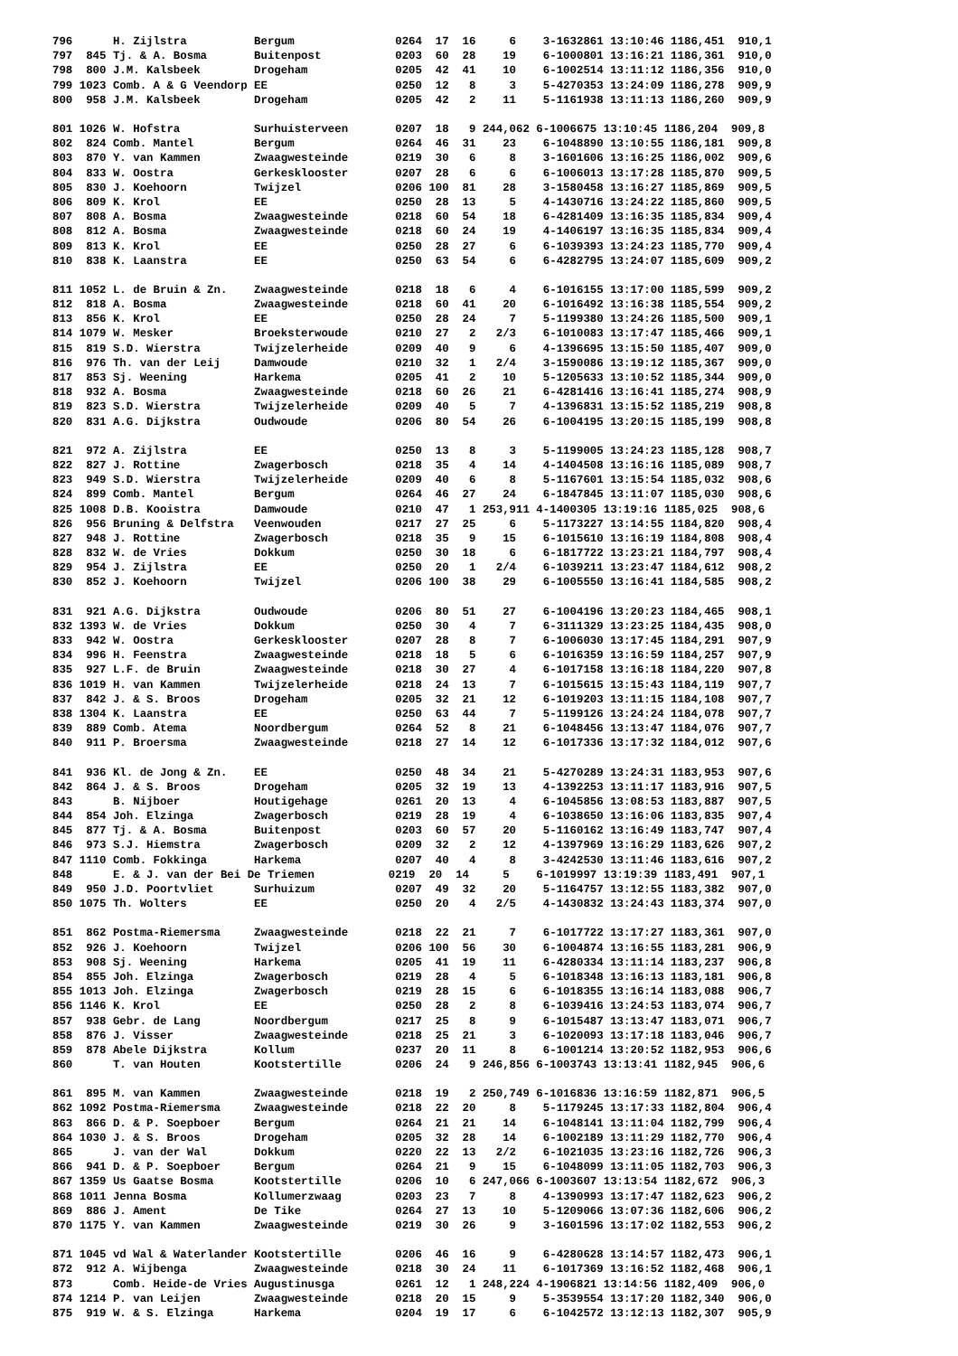| 796 H. Zijlstra Bergum 0264 17 16 6 3-1632861 13:10:46 1186,451 910,1 |
| 797 845 Tj. & A. Bosma Buitenpost 0203 60 28 19 6-1000801 13:16:21 1186,361 910,0 |
| 798 800 J.M. Kalsbeek Drogeham 0205 42 41 10 6-1002514 13:11:12 1186,356 910,0 |
| 799 1023 Comb. A & G Veendorp EE 0250 12 8 3 5-4270353 13:24:09 1186,278 909,9 |
| 800 958 J.M. Kalsbeek Drogeham 0205 42 2 11 5-1161938 13:11:13 1186,260 909,9 |
| 801 1026 W. Hofstra Surhuisterveen 0207 18 9 244,062 6-1006675 13:10:45 1186,204 909,8 |
| 802 824 Comb. Mantel Bergum 0264 46 31 23 6-1048890 13:10:55 1186,181 909,8 |
| 803 870 Y. van Kammen Zwaagwesteinde 0219 30 6 8 3-1601606 13:16:25 1186,002 909,6 |
| 804 833 W. Oostra Gerkesklooster 0207 28 6 6 6-1006013 13:17:28 1185,870 909,5 |
| 805 830 J. Koehoorn Twijzel 0206 100 81 28 3-1580458 13:16:27 1185,869 909,5 |
| 806 809 K. Krol EE 0250 28 13 5 4-1430716 13:24:22 1185,860 909,5 |
| 807 808 A. Bosma Zwaagwesteinde 0218 60 54 18 6-4281409 13:16:35 1185,834 909,4 |
| 808 812 A. Bosma Zwaagwesteinde 0218 60 24 19 4-1406197 13:16:35 1185,834 909,4 |
| 809 813 K. Krol EE 0250 28 27 6 6-1039393 13:24:23 1185,770 909,4 |
| 810 838 K. Laanstra EE 0250 63 54 6 6-4282795 13:24:07 1185,609 909,2 |
| 811 1052 L. de Bruin & Zn. Zwaagwesteinde 0218 18 6 4 6-1016155 13:17:00 1185,599 909,2 |
| 812 818 A. Bosma Zwaagwesteinde 0218 60 41 20 6-1016492 13:16:38 1185,554 909,2 |
| 813 856 K. Krol EE 0250 28 24 7 5-1199380 13:24:26 1185,500 909,1 |
| 814 1079 W. Mesker Broeksterwoude 0210 27 2 2/3 6-1010083 13:17:47 1185,466 909,1 |
| 815 819 S.D. Wierstra Twijzelerheide 0209 40 9 6 4-1396695 13:15:50 1185,407 909,0 |
| 816 976 Th. van der Leij Damwoude 0210 32 1 2/4 3-1590086 13:19:12 1185,367 909,0 |
| 817 853 Sj. Weening Harkema 0205 41 2 10 5-1205633 13:10:52 1185,344 909,0 |
| 818 932 A. Bosma Zwaagwesteinde 0218 60 26 21 6-4281416 13:16:41 1185,274 908,9 |
| 819 823 S.D. Wierstra Twijzelerheide 0209 40 5 7 4-1396831 13:15:52 1185,219 908,8 |
| 820 831 A.G. Dijkstra Oudwoude 0206 80 54 26 6-1004195 13:20:15 1185,199 908,8 |
| 821 972 A. Zijlstra EE 0250 13 8 3 5-1199005 13:24:23 1185,128 908,7 |
| 822 827 J. Rottine Zwagerbosch 0218 35 4 14 4-1404508 13:16:16 1185,089 908,7 |
| 823 949 S.D. Wierstra Twijzelerheide 0209 40 6 8 5-1167601 13:15:54 1185,032 908,6 |
| 824 899 Comb. Mantel Bergum 0264 46 27 24 6-1847845 13:11:07 1185,030 908,6 |
| 825 1008 D.B. Kooistra Damwoude 0210 47 1 253,911 4-1400305 13:19:16 1185,025 908,6 |
| 826 956 Bruning & Delfstra Veenwouden 0217 27 25 6 5-1173227 13:14:55 1184,820 908,4 |
| 827 948 J. Rottine Zwagerbosch 0218 35 9 15 6-1015610 13:16:19 1184,808 908,4 |
| 828 832 W. de Vries Dokkum 0250 30 18 6 6-1817722 13:23:21 1184,797 908,4 |
| 829 954 J. Zijlstra EE 0250 20 1 2/4 6-1039211 13:23:47 1184,612 908,2 |
| 830 852 J. Koehoorn Twijzel 0206 100 38 29 6-1005550 13:16:41 1184,585 908,2 |
| 831 921 A.G. Dijkstra Oudwoude 0206 80 51 27 6-1004196 13:20:23 1184,465 908,1 |
| 832 1393 W. de Vries Dokkum 0250 30 4 7 6-3111329 13:23:25 1184,435 908,0 |
| 833 942 W. Oostra Gerkesklooster 0207 28 8 7 6-1006030 13:17:45 1184,291 907,9 |
| 834 996 H. Feenstra Zwaagwesteinde 0218 18 5 6 6-1016359 13:16:59 1184,257 907,9 |
| 835 927 L.F. de Bruin Zwaagwesteinde 0218 30 27 4 6-1017158 13:16:18 1184,220 907,8 |
| 836 1019 H. van Kammen Twijzelerheide 0218 24 13 7 6-1015615 13:15:43 1184,119 907,7 |
| 837 842 J. & S. Broos Drogeham 0205 32 21 12 6-1019203 13:11:15 1184,108 907,7 |
| 838 1304 K. Laanstra EE 0250 63 44 7 5-1199126 13:24:24 1184,078 907,7 |
| 839 889 Comb. Atema Noordbergum 0264 52 8 21 6-1048456 13:13:47 1184,076 907,7 |
| 840 911 P. Broersma Zwaagwesteinde 0218 27 14 12 6-1017336 13:17:32 1184,012 907,6 |
| 841 936 Kl. de Jong & Zn. EE 0250 48 34 21 5-4270289 13:24:31 1183,953 907,6 |
| 842 864 J. & S. Broos Drogeham 0205 32 19 13 4-1392253 13:11:17 1183,916 907,5 |
| 843 B. Nijboer Houtigehage 0261 20 13 4 6-1045856 13:08:53 1183,887 907,5 |
| 844 854 Joh. Elzinga Zwagerbosch 0219 28 19 4 6-1038650 13:16:06 1183,835 907,4 |
| 845 877 Tj. & A. Bosma Buitenpost 0203 60 57 20 5-1160162 13:16:49 1183,747 907,4 |
| 846 973 S.J. Hiemstra Zwagerbosch 0209 32 2 12 4-1397969 13:16:29 1183,626 907,2 |
| 847 1110 Comb. Fokkinga Harkema 0207 40 4 8 3-4242530 13:11:46 1183,616 907,2 |
| 848 E. & J. van der Bei De Triemen 0219 20 14 5 6-1019997 13:19:39 1183,491 907,1 |
| 849 950 J.D. Poortvliet Surhuizum 0207 49 32 20 5-1164757 13:12:55 1183,382 907,0 |
| 850 1075 Th. Wolters EE 0250 20 4 2/5 4-1430832 13:24:43 1183,374 907,0 |
| 851 862 Postma-Riemersma Zwaagwesteinde 0218 22 21 7 6-1017722 13:17:27 1183,361 907,0 |
| 852 926 J. Koehoorn Twijzel 0206 100 56 30 6-1004874 13:16:55 1183,281 906,9 |
| 853 908 Sj. Weening Harkema 0205 41 19 11 6-4280334 13:11:14 1183,237 906,8 |
| 854 855 Joh. Elzinga Zwagerbosch 0219 28 4 5 6-1018348 13:16:13 1183,181 906,8 |
| 855 1013 Joh. Elzinga Zwagerbosch 0219 28 15 6 6-1018355 13:16:14 1183,088 906,7 |
| 856 1146 K. Krol EE 0250 28 2 8 6-1039416 13:24:53 1183,074 906,7 |
| 857 938 Gebr. de Lang Noordbergum 0217 25 8 9 6-1015487 13:13:47 1183,071 906,7 |
| 858 876 J. Visser Zwaagwesteinde 0218 25 21 3 6-1020093 13:17:18 1183,046 906,7 |
| 859 878 Abele Dijkstra Kollum 0237 20 11 8 6-1001214 13:20:52 1182,953 906,6 |
| 860 T. van Houten Kootstertille 0206 24 9 246,856 6-1003743 13:13:41 1182,945 906,6 |
| 861 895 M. van Kammen Zwaagwesteinde 0218 19 2 250,749 6-1016836 13:16:59 1182,871 906,5 |
| 862 1092 Postma-Riemersma Zwaagwesteinde 0218 22 20 8 5-1179245 13:17:33 1182,804 906,4 |
| 863 866 D. & P. Soepboer Bergum 0264 21 21 14 6-1048141 13:11:04 1182,799 906,4 |
| 864 1030 J. & S. Broos Drogeham 0205 32 28 14 6-1002189 13:11:29 1182,770 906,4 |
| 865 J. van der Wal Dokkum 0220 22 13 2/2 6-1021035 13:23:16 1182,726 906,3 |
| 866 941 D. & P. Soepboer Bergum 0264 21 9 15 6-1048099 13:11:05 1182,703 906,3 |
| 867 1359 Us Gaatse Bosma Kootstertille 0206 10 6 247,066 6-1003607 13:13:54 1182,672 906,3 |
| 868 1011 Jenna Bosma Kollumerzwaag 0203 23 7 8 4-1390993 13:17:47 1182,623 906,2 |
| 869 886 J. Ament De Tike 0264 27 13 10 5-1209066 13:07:36 1182,606 906,2 |
| 870 1175 Y. van Kammen Zwaagwesteinde 0219 30 26 9 3-1601596 13:17:02 1182,553 906,2 |
| 871 1045 vd Wal & Waterlander Kootstertille 0206 46 16 9 6-4280628 13:14:57 1182,473 906,1 |
| 872 912 A. Wijbenga Zwaagwesteinde 0218 30 24 11 6-1017369 13:16:52 1182,468 906,1 |
| 873 Comb. Heide-de Vries Augustinusga 0261 12 1 248,224 4-1906821 13:14:56 1182,409 906,0 |
| 874 1214 P. van Leijen Zwaagwesteinde 0218 20 15 9 5-3539554 13:17:20 1182,340 906,0 |
| 875 919 W. & S. Elzinga Harkema 0204 19 17 6 6-1042572 13:12:13 1182,307 905,9 |